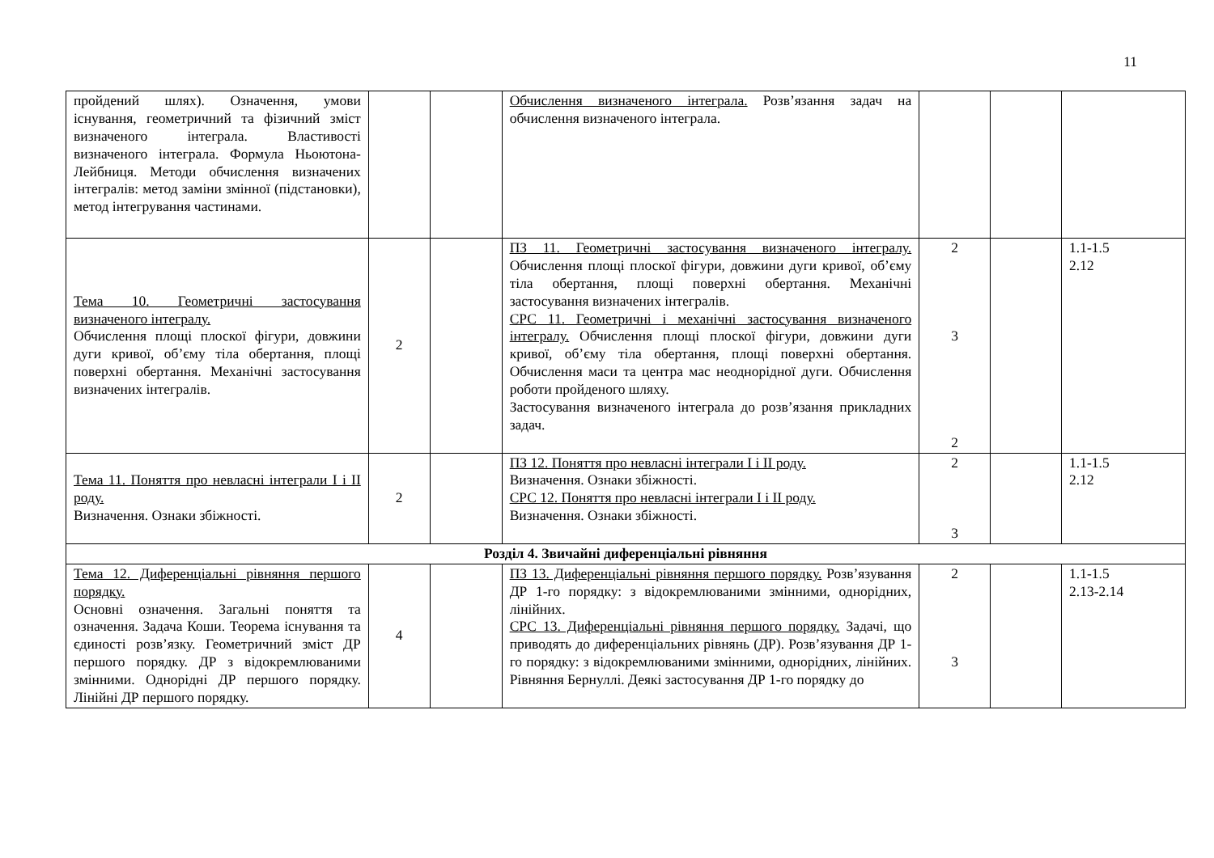11
| пройдений шлях). Означення, умови існування, геометричний та фізичний зміст визначеного інтеграла. Властивості визначеного інтеграла. Формула Ньоютона-Лейбниця. Методи обчислення визначених інтегралів: метод заміни змінної (підстановки), метод інтегрування частинами. | | | Обчислення визначеного інтеграла. Розв’язання задач на обчислення визначеного інтеграла. | | | |
| Тема 10. Геометричні застосування визначеного інтегралу. Обчислення площі плоскої фігури, довжини дуги кривої, об’єму тіла обертання, площі поверхні обертання. Механічні застосування визначених інтегралів. | 2 | | ПЗ 11. Геометричні застосування визначеного інтегралу. Обчислення площі плоскої фігури, довжини дуги кривої, об’єму тіла обертання, площі поверхні обертання. Механічні застосування визначених інтегралів. СРС 11. Геометричні і механічні застосування визначеного інтегралу. Обчислення площі плоскої фігури, довжини дуги кривої, об’єму тіла обертання, площі поверхні обертання. Обчислення маси та центра мас неоднорідної дуги. Обчислення роботи пройденого шляху. Застосування визначеного інтеграла до розв’язання прикладних задач. | 2 3 2 | | 1.1-1.5 2.12 |
| Тема 11. Поняття про невласні інтеграли І і ІІ роду. Визначення. Ознаки збіжності. | 2 | | ПЗ 12. Поняття про невласні інтеграли І і ІІ роду. Визначення. Ознаки збіжності. СРС 12. Поняття про невласні інтеграли І і ІІ роду. Визначення. Ознаки збіжності. | 2 3 | | 1.1-1.5 2.12 |
| Розділ 4. Звичайні диференціальні рівняння | | | | | | |
| Тема 12. Диференціальні рівняння першого порядку. Основні означення. Загальні поняття та означення. Задача Коши. Теорема існування та єдиності розв’язку. Геометричний зміст ДР першого порядку. ДР з відокремлюваними змінними. Однорідні ДР першого порядку. Лінійні ДР першого порядку. | 4 | | ПЗ 13. Диференціальні рівняння першого порядку. Розв’язування ДР 1-го порядку: з відокремлюваними змінними, однорідних, лінійних. СРС 13. Диференціальні рівняння першого порядку. Задачі, що приводять до диференціальних рівнянь (ДР). Розв’язування ДР 1-го порядку: з відокремлюваними змінними, однорідних, лінійних. Рівняння Бернуллі. Деякі застосування ДР 1-го порядку до | 2 3 | | 1.1-1.5 2.13-2.14 |